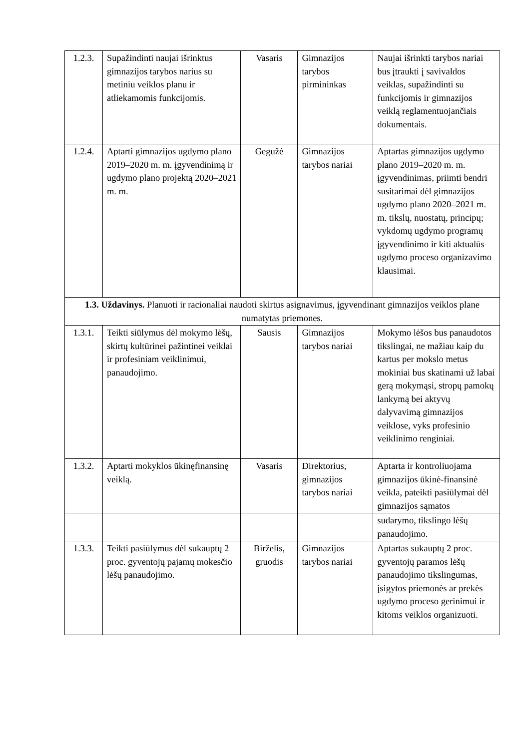| 1.2.3. | Supažindinti naujai išrinktus gimnazijos tarybos narius su metiniu veiklos planu ir atliekamomis funkcijomis. | Vasaris | Gimnazijos tarybos pirmininkas | Naujai išrinkti tarybos nariai bus įtraukti į savivaldos veiklas, supažindinti su funkcijomis ir gimnazijos veiklą reglamentuojančiais dokumentais. |
| 1.2.4. | Aptarti gimnazijos ugdymo plano 2019–2020 m. m. įgyvendinimą ir ugdymo plano projektą 2020–2021 m. m. | Gegužė | Gimnazijos tarybos nariai | Aptartas gimnazijos ugdymo plano 2019–2020 m. m. įgyvendinimas, priimti bendri susitarimai dėl gimnazijos ugdymo plano 2020–2021 m. m. tikslų, nuostatų, principų; vykdomų ugdymo programų įgyvendinimo ir kiti aktualūs ugdymo proceso organizavimo klausimai. |
| 1.3. Uždavinys. Planuoti ir racionaliai naudoti skirtus asignavimus, įgyvendinant gimnazijos veiklos plane numatytas priemones. | | | | |
| 1.3.1. | Teikti siūlymus dėl mokymo lėšų, skirtų kultūrinei pažintinei veiklai ir profesiniam veiklinimui, panaudojimo. | Sausis | Gimnazijos tarybos nariai | Mokymo lėšos bus panaudotos tikslingai, ne mažiau kaip du kartus per mokslo metus mokiniai bus skatinami už labai gerą mokymąsi, stropų pamokų lankymą bei aktyvų dalyvavimą gimnazijos veiklose, vyks profesinio veiklinimo renginiai. |
| 1.3.2. | Aptarti mokyklos ūkinęfinansinę veiklą. | Vasaris | Direktorius, gimnazijos tarybos nariai | Aptarta ir kontroliuojama gimnazijos ūkinė-finansinė veikla, pateikti pasiūlymai dėl gimnazijos sąmatos |
| | | | | sudarymo, tikslingo lėšų panaudojimo. |
| 1.3.3. | Teikti pasiūlymus dėl sukauptų 2 proc. gyventojų pajamų mokesčio lėšų panaudojimo. | Birželis, gruodis | Gimnazijos tarybos nariai | Aptartas sukauptų 2 proc. gyventojų paramos lėšų panaudojimo tikslingumas, įsigytos priemonės ar prekės ugdymo proceso gerinimui ir kitoms veiklos organizuoti. |